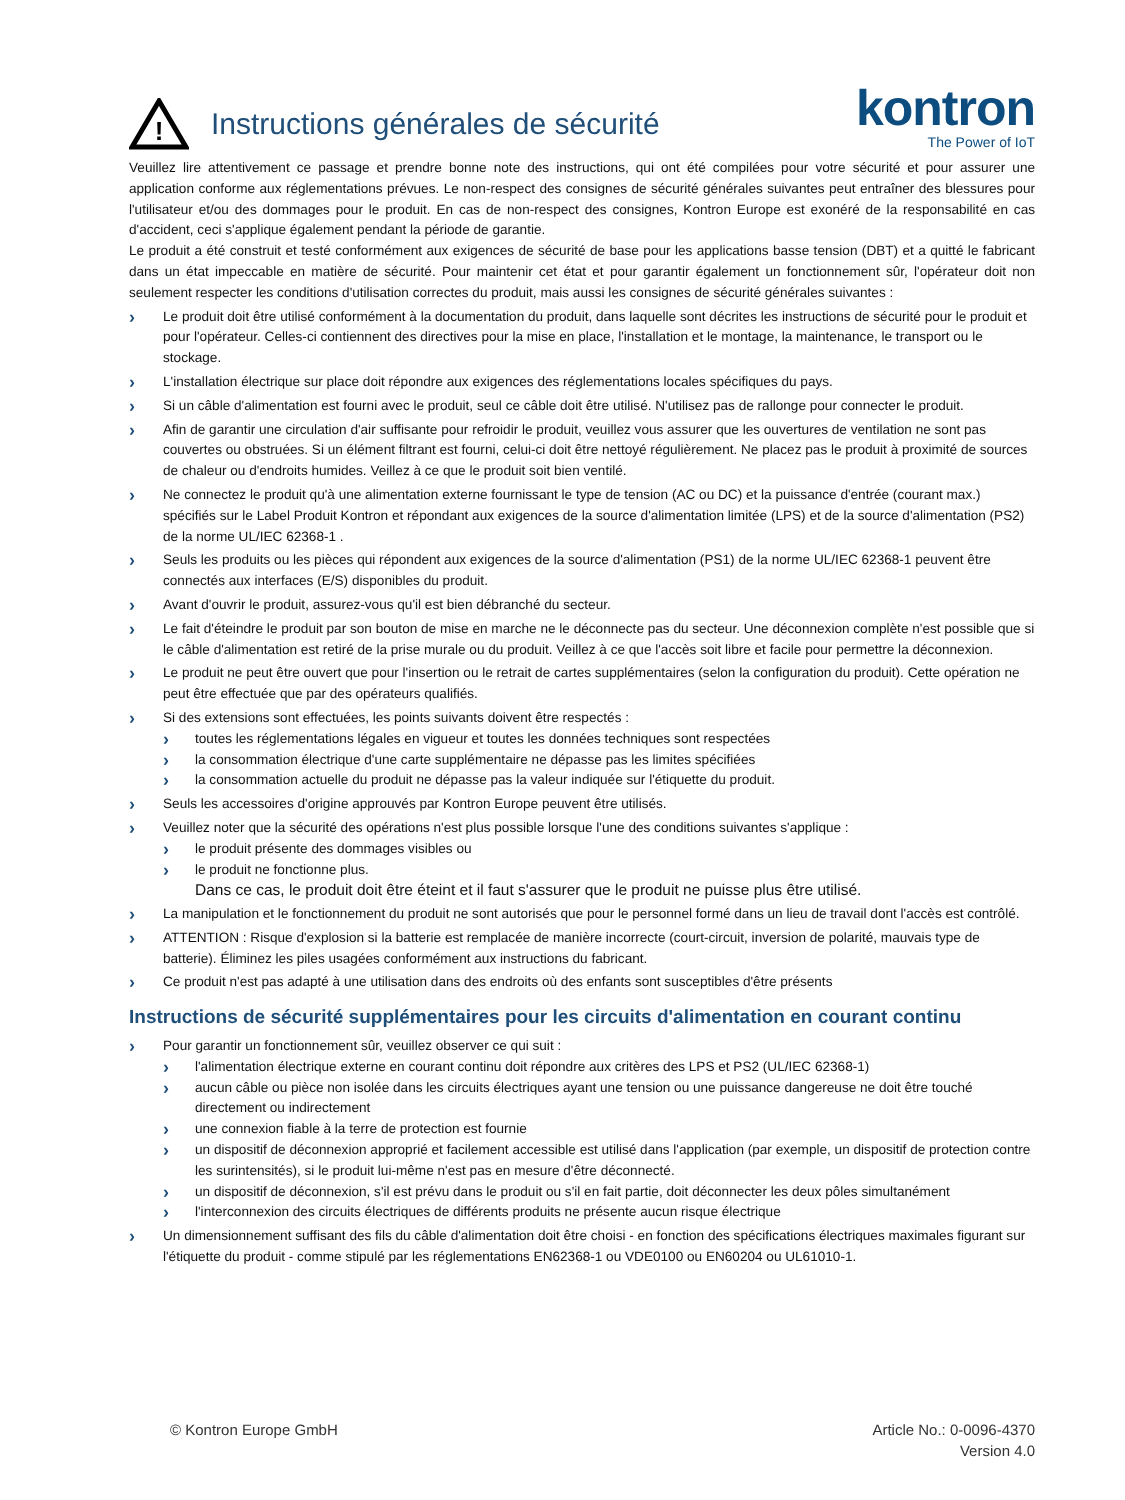!
Instructions générales de sécurité
kontron
The Power of IoT
Veuillez lire attentivement ce passage et prendre bonne note des instructions, qui ont été compilées pour votre sécurité et pour assurer une application conforme aux réglementations prévues. Le non-respect des consignes de sécurité générales suivantes peut entraîner des blessures pour l'utilisateur et/ou des dommages pour le produit. En cas de non-respect des consignes, Kontron Europe est exonéré de la responsabilité en cas d'accident, ceci s'applique également pendant la période de garantie.
Le produit a été construit et testé conformément aux exigences de sécurité de base pour les applications basse tension (DBT) et a quitté le fabricant dans un état impeccable en matière de sécurité. Pour maintenir cet état et pour garantir également un fonctionnement sûr, l'opérateur doit non seulement respecter les conditions d'utilisation correctes du produit, mais aussi les consignes de sécurité générales suivantes :
Le produit doit être utilisé conformément à la documentation du produit, dans laquelle sont décrites les instructions de sécurité pour le produit et pour l'opérateur. Celles-ci contiennent des directives pour la mise en place, l'installation et le montage, la maintenance, le transport ou le stockage.
L'installation électrique sur place doit répondre aux exigences des réglementations locales spécifiques du pays.
Si un câble d'alimentation est fourni avec le produit, seul ce câble doit être utilisé. N'utilisez pas de rallonge pour connecter le produit.
Afin de garantir une circulation d'air suffisante pour refroidir le produit, veuillez vous assurer que les ouvertures de ventilation ne sont pas couvertes ou obstruées. Si un élément filtrant est fourni, celui-ci doit être nettoyé régulièrement. Ne placez pas le produit à proximité de sources de chaleur ou d'endroits humides. Veillez à ce que le produit soit bien ventilé.
Ne connectez le produit qu'à une alimentation externe fournissant le type de tension (AC ou DC) et la puissance d'entrée (courant max.) spécifiés sur le Label Produit Kontron et répondant aux exigences de la source d'alimentation limitée (LPS) et de la source d'alimentation (PS2) de la norme UL/IEC 62368-1 .
Seuls les produits ou les pièces qui répondent aux exigences de la source d'alimentation (PS1) de la norme UL/IEC 62368-1 peuvent être connectés aux interfaces (E/S) disponibles du produit.
Avant d'ouvrir le produit, assurez-vous qu'il est bien débranché du secteur.
Le fait d'éteindre le produit par son bouton de mise en marche ne le déconnecte pas du secteur. Une déconnexion complète n'est possible que si le câble d'alimentation est retiré de la prise murale ou du produit. Veillez à ce que l'accès soit libre et facile pour permettre la déconnexion.
Le produit ne peut être ouvert que pour l'insertion ou le retrait de cartes supplémentaires (selon la configuration du produit). Cette opération ne peut être effectuée que par des opérateurs qualifiés.
Si des extensions sont effectuées, les points suivants doivent être respectés :
toutes les réglementations légales en vigueur et toutes les données techniques sont respectées
la consommation électrique d'une carte supplémentaire ne dépasse pas les limites spécifiées
la consommation actuelle du produit ne dépasse pas la valeur indiquée sur l'étiquette du produit.
Seuls les accessoires d'origine approuvés par Kontron Europe peuvent être utilisés.
Veuillez noter que la sécurité des opérations n'est plus possible lorsque l'une des conditions suivantes s'applique :
le produit présente des dommages visibles ou
le produit ne fonctionne plus.
Dans ce cas, le produit doit être éteint et il faut s'assurer que le produit ne puisse plus être utilisé.
La manipulation et le fonctionnement du produit ne sont autorisés que pour le personnel formé dans un lieu de travail dont l'accès est contrôlé.
ATTENTION : Risque d'explosion si la batterie est remplacée de manière incorrecte (court-circuit, inversion de polarité, mauvais type de batterie). Éliminez les piles usagées conformément aux instructions du fabricant.
Ce produit n'est pas adapté à une utilisation dans des endroits où des enfants sont susceptibles d'être présents
Instructions de sécurité supplémentaires pour les circuits d'alimentation en courant continu
Pour garantir un fonctionnement sûr, veuillez observer ce qui suit :
l'alimentation électrique externe en courant continu doit répondre aux critères des LPS et PS2 (UL/IEC 62368-1)
aucun câble ou pièce non isolée dans les circuits électriques ayant une tension ou une puissance dangereuse ne doit être touché directement ou indirectement
une connexion fiable à la terre de protection est fournie
un dispositif de déconnexion approprié et facilement accessible est utilisé dans l'application (par exemple, un dispositif de protection contre les surintensités), si le produit lui-même n'est pas en mesure d'être déconnecté.
un dispositif de déconnexion, s'il est prévu dans le produit ou s'il en fait partie, doit déconnecter les deux pôles simultanément
l'interconnexion des circuits électriques de différents produits ne présente aucun risque électrique
Un dimensionnement suffisant des fils du câble d'alimentation doit être choisi - en fonction des spécifications électriques maximales figurant sur l'étiquette du produit - comme stipulé par les réglementations EN62368-1 ou VDE0100 ou EN60204 ou UL61010-1.
© Kontron Europe GmbH Article No.: 0-0096-4370
Version 4.0